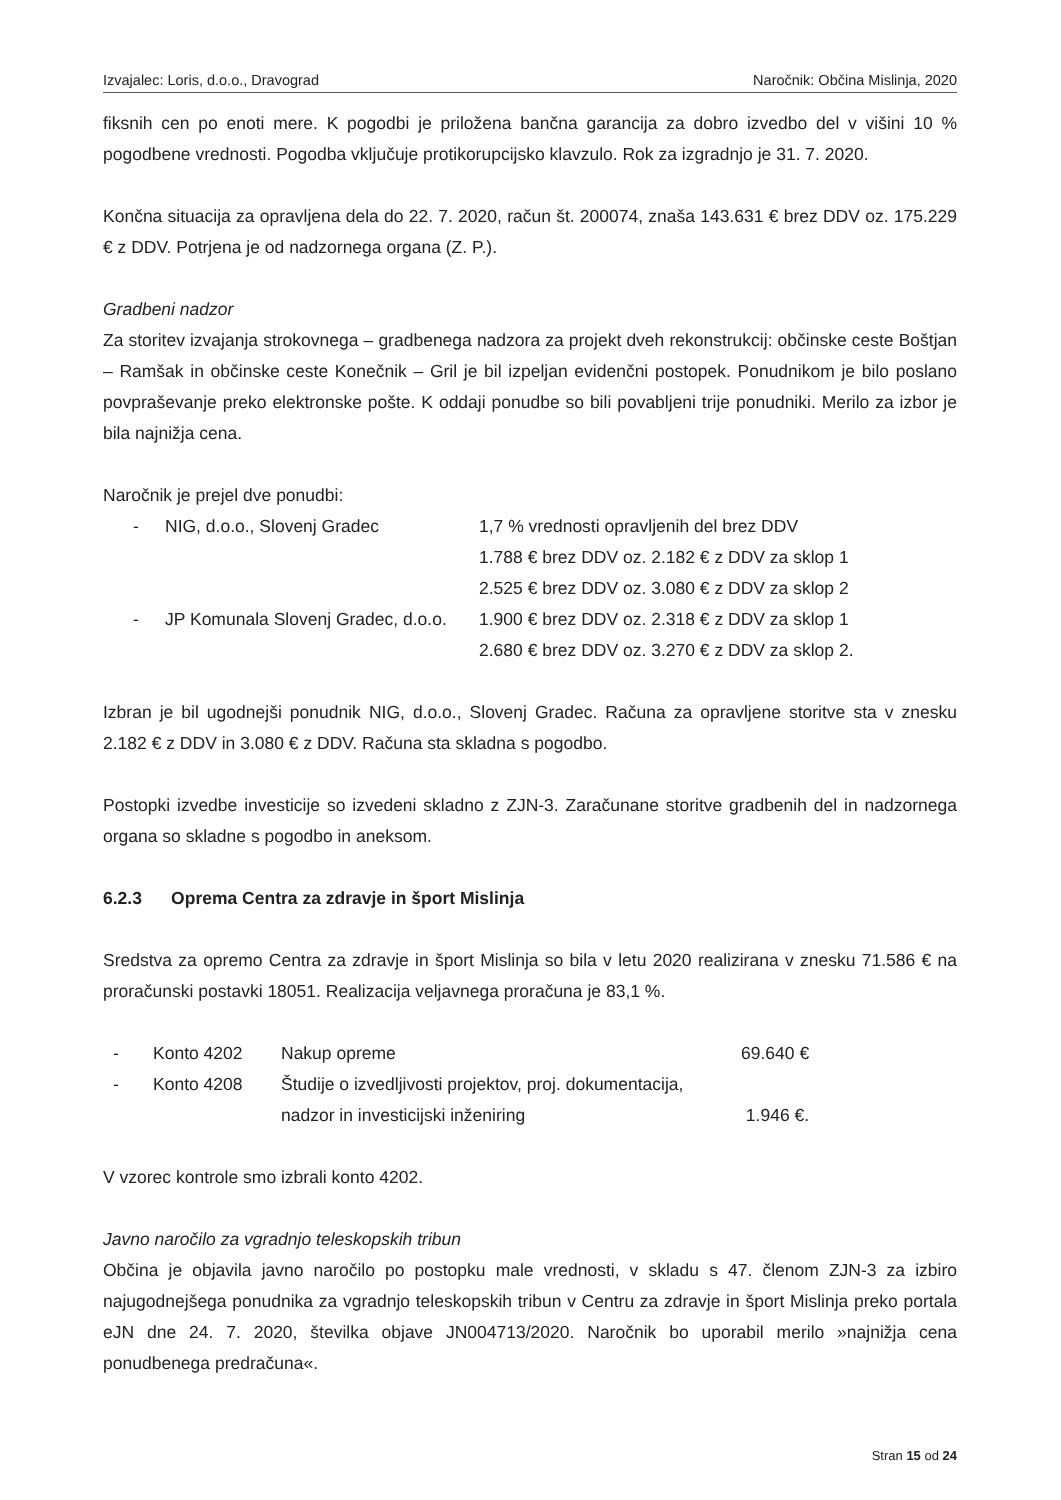Izvajalec: Loris, d.o.o., Dravograd Naročnik: Občina Mislinja, 2020
fiksnih cen po enoti mere. K pogodbi je priložena bančna garancija za dobro izvedbo del v višini 10 % pogodbene vrednosti. Pogodba vključuje protikorupcijsko klavzulo. Rok za izgradnjo je 31. 7. 2020.
Končna situacija za opravljena dela do 22. 7. 2020, račun št. 200074, znaša 143.631 € brez DDV oz. 175.229 € z DDV. Potrjena je od nadzornega organa (Z. P.).
Gradbeni nadzor
Za storitev izvajanja strokovnega – gradbenega nadzora za projekt dveh rekonstrukcij: občinske ceste Boštjan – Ramšak in občinske ceste Konečnik – Gril je bil izpeljan evidenčni postopek. Ponudnikom je bilo poslano povpraševanje preko elektronske pošte. K oddaji ponudbe so bili povabljeni trije ponudniki. Merilo za izbor je bila najnižja cena.
Naročnik je prejel dve ponudbi:
| - | NIG, d.o.o., Slovenj Gradec | 1,7 % vrednosti opravljenih del brez DDV |
| | | 1.788 € brez DDV oz. 2.182 € z DDV za sklop 1 |
| | | 2.525 € brez DDV oz. 3.080 € z DDV za sklop 2 |
| - | JP Komunala Slovenj Gradec, d.o.o. | 1.900 € brez DDV oz. 2.318 € z DDV za sklop 1 |
| | | 2.680 € brez DDV oz. 3.270 € z DDV za sklop 2. |
Izbran je bil ugodnejši ponudnik NIG, d.o.o., Slovenj Gradec. Računa za opravljene storitve sta v znesku 2.182 € z DDV in 3.080 € z DDV. Računa sta skladna s pogodbo.
Postopki izvedbe investicije so izvedeni skladno z ZJN-3. Zaračunane storitve gradbenih del in nadzornega organa so skladne s pogodbo in aneksom.
6.2.3 Oprema Centra za zdravje in šport Mislinja
Sredstva za opremo Centra za zdravje in šport Mislinja so bila v letu 2020 realizirana v znesku 71.586 € na proračunski postavki 18051. Realizacija veljavnega proračuna je 83,1 %.
| - | Konto 4202 | Nakup opreme | 69.640 € |
| - | Konto 4208 | Študije o izvedljivosti projektov, proj. dokumentacija, | |
| | | nadzor in investicijski inženiring | 1.946 €. |
V vzorec kontrole smo izbrali konto 4202.
Javno naročilo za vgradnjo teleskopskih tribun
Občina je objavila javno naročilo po postopku male vrednosti, v skladu s 47. členom ZJN-3 za izbiro najugodnejšega ponudnika za vgradnjo teleskopskih tribun v Centru za zdravje in šport Mislinja preko portala eJN dne 24. 7. 2020, številka objave JN004713/2020. Naročnik bo uporabil merilo »najnižja cena ponudbenega predračuna«.
Stran 15 od 24